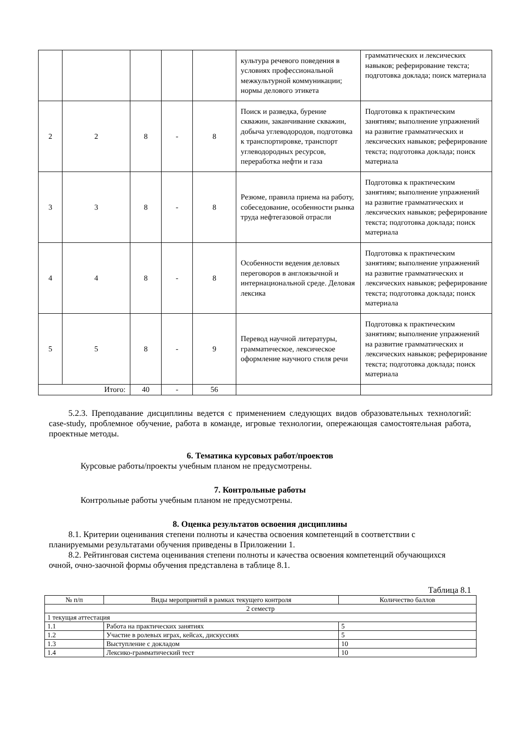| | | | | | культура речевого поведения в условиях профессиональной межкультурной коммуникации; нормы делового этикета | грамматических и лексических навыков; реферирование текста; подготовка доклада; поиск материала |
| 2 | 2 | 8 | - | 8 | Поиск и разведка, бурение скважин, заканчивание скважин, добыча углеводородов, подготовка к транспортировке, транспорт углеводородных ресурсов, переработка нефти и газа | Подготовка к практическим занятиям; выполнение упражнений на развитие грамматических и лексических навыков; реферирование текста; подготовка доклада; поиск материала |
| 3 | 3 | 8 | - | 8 | Резюме, правила приема на работу, собеседование, особенности рынка труда нефтегазовой отрасли | Подготовка к практическим занятиям; выполнение упражнений на развитие грамматических и лексических навыков; реферирование текста; подготовка доклада; поиск материала |
| 4 | 4 | 8 | - | 8 | Особенности ведения деловых переговоров в англоязычной и интернациональной среде. Деловая лексика | Подготовка к практическим занятиям; выполнение упражнений на развитие грамматических и лексических навыков; реферирование текста; подготовка доклада; поиск материала |
| 5 | 5 | 8 | - | 9 | Перевод научной литературы, грамматическое, лексическое оформление научного стиля речи | Подготовка к практическим занятиям; выполнение упражнений на развитие грамматических и лексических навыков; реферирование текста; подготовка доклада; поиск материала |
| Итого: | | 40 | - | 56 | | |
5.2.3. Преподавание дисциплины ведется с применением следующих видов образовательных технологий: case-study, проблемное обучение, работа в команде, игровые технологии, опережающая самостоятельная работа, проектные методы.
6. Тематика курсовых работ/проектов
Курсовые работы/проекты учебным планом не предусмотрены.
7. Контрольные работы
Контрольные работы учебным планом не предусмотрены.
8. Оценка результатов освоения дисциплины
8.1. Критерии оценивания степени полноты и качества освоения компетенций в соответствии с планируемыми результатами обучения приведены в Приложении 1.
8.2. Рейтинговая система оценивания степени полноты и качества освоения компетенций обучающихся очной, очно-заочной формы обучения представлена в таблице 8.1.
Таблица 8.1
| № п/п | Виды мероприятий в рамках текущего контроля | Количество баллов |
| 2 семестр | | |
| 1 текущая аттестация | | |
| 1.1 | Работа на практических занятиях | 5 |
| 1.2 | Участие в ролевых играх, кейсах, дискуссиях | 5 |
| 1.3 | Выступление с докладом | 10 |
| 1.4 | Лексико-грамматический тест | 10 |